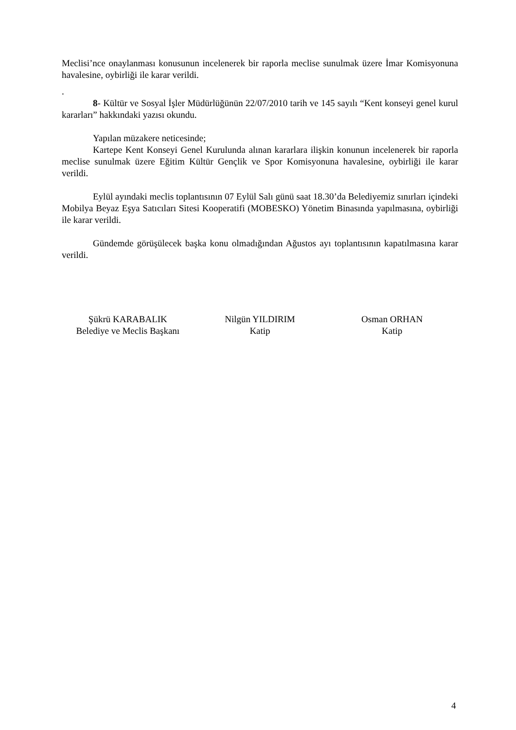Meclisi’nce onaylanması konusunun incelenerek bir raporla meclise sunulmak üzere İmar Komisyonuna havalesine, oybirliği ile karar verildi.
.
8- Kültür ve Sosyal İşler Müdürlüğünün 22/07/2010 tarih ve 145 sayılı “Kent konseyi genel kurul kararları” hakkındaki yazısı okundu.
Yapılan müzakere neticesinde;
Kartepe Kent Konseyi Genel Kurulunda alınan kararlara ilişkin konunun incelenerek bir raporla meclise sunulmak üzere Eğitim Kültür Gençlik ve Spor Komisyonuna havalesine, oybirliği ile karar verildi.
Eylül ayındaki meclis toplantısının 07 Eylül Salı günü saat 18.30’da Belediyemiz sınırları içindeki Mobilya Beyaz Eşya Satıcıları Sitesi Kooperatifi (MOBESKO) Yönetim Binasında yapılmasına, oybirliği ile karar verildi.
Gündemde görüşülecek başka konu olmadığından Ağustos ayı toplantısının kapatılmasına karar verildi.
Şükrü KARABALIK
Belediye ve Meclis Başkanı
Nilgün YILDIRIM
Katip
Osman ORHAN
Katip
4